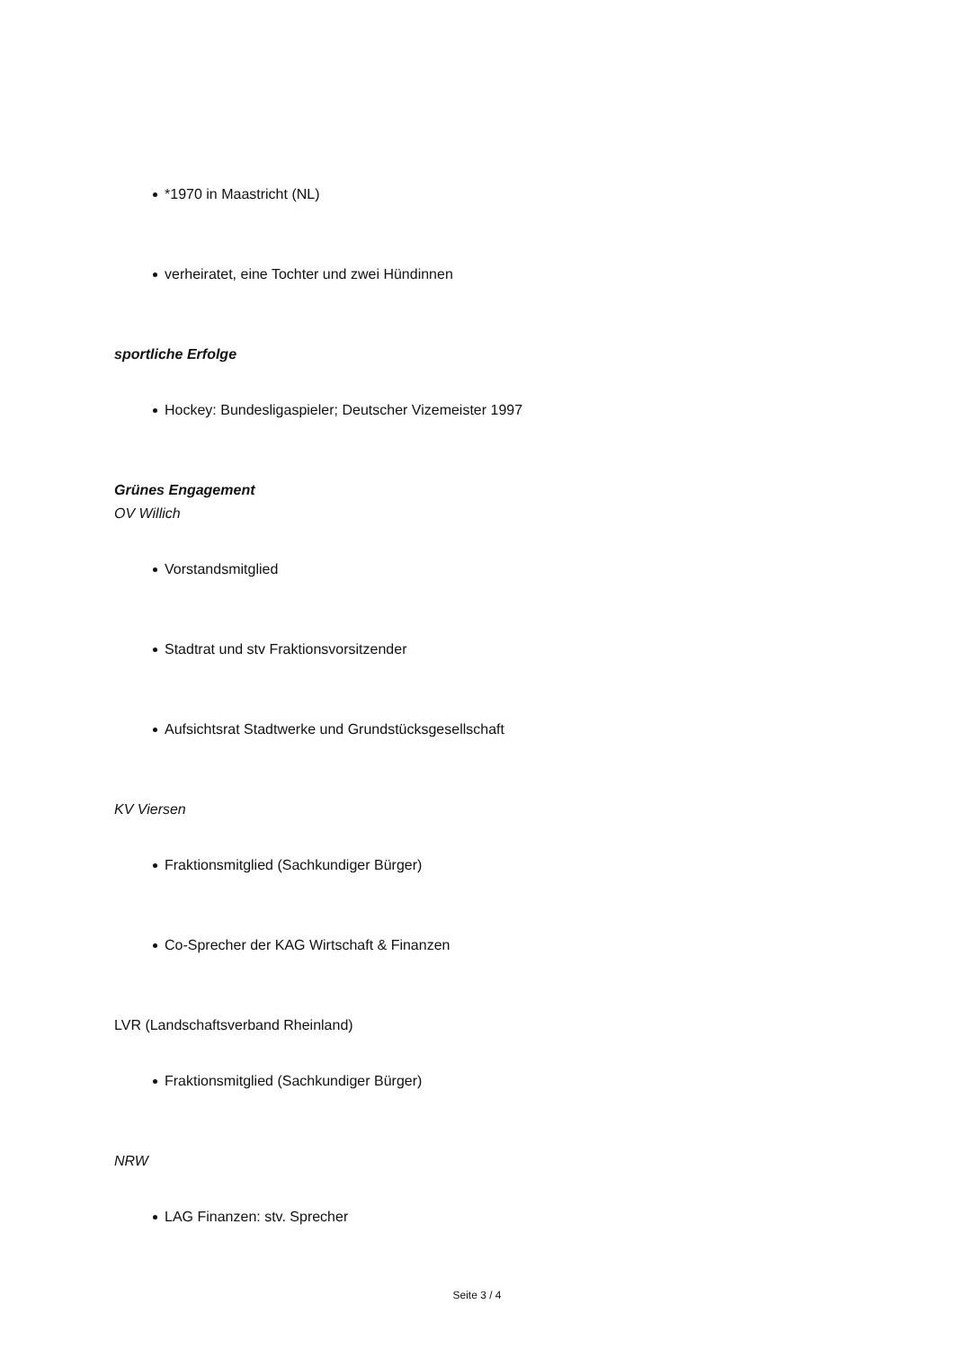*1970 in Maastricht (NL)
verheiratet, eine Tochter und zwei Hündinnen
sportliche Erfolge
Hockey: Bundesligaspieler; Deutscher Vizemeister 1997
Grünes Engagement
OV Willich
Vorstandsmitglied
Stadtrat und stv Fraktionsvorsitzender
Aufsichtsrat Stadtwerke und Grundstücksgesellschaft
KV Viersen
Fraktionsmitglied (Sachkundiger Bürger)
Co-Sprecher der KAG Wirtschaft & Finanzen
LVR (Landschaftsverband Rheinland)
Fraktionsmitglied (Sachkundiger Bürger)
NRW
LAG Finanzen: stv. Sprecher
Seite 3 / 4